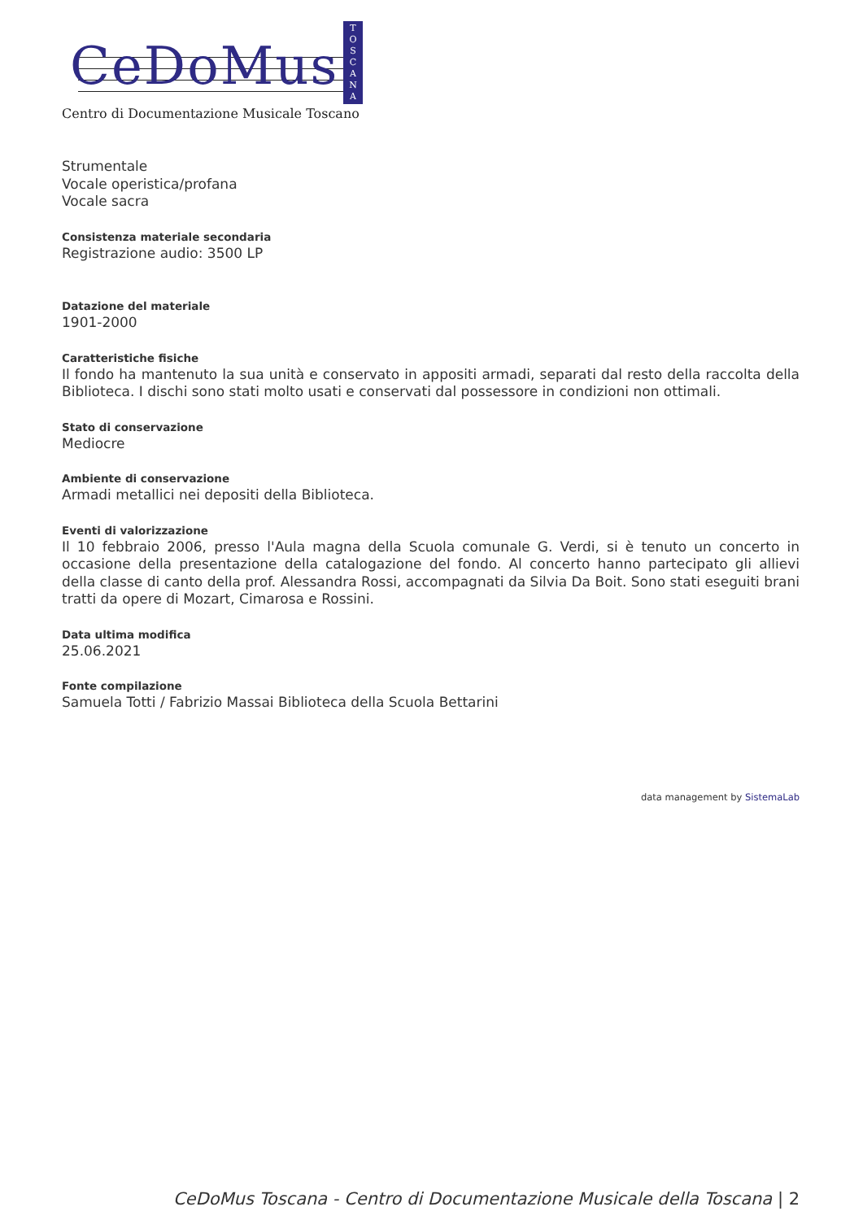CeDoMus
T
O
S
C
A
N
A
Centro di Documentazione Musicale Toscano
Strumentale
Vocale operistica/profana
Vocale sacra
Consistenza materiale secondaria
Registrazione audio: 3500 LP
Datazione del materiale
1901-2000
Caratteristiche fisiche
Il fondo ha mantenuto la sua unità e conservato in appositi armadi, separati dal resto della raccolta della Biblioteca. I dischi sono stati molto usati e conservati dal possessore in condizioni non ottimali.
Stato di conservazione
Mediocre
Ambiente di conservazione
Armadi metallici nei depositi della Biblioteca.
Eventi di valorizzazione
Il 10 febbraio 2006, presso l'Aula magna della Scuola comunale G. Verdi, si è tenuto un concerto in occasione della presentazione della catalogazione del fondo. Al concerto hanno partecipato gli allievi della classe di canto della prof. Alessandra Rossi, accompagnati da Silvia Da Boit. Sono stati eseguiti brani tratti da opere di Mozart, Cimarosa e Rossini.
Data ultima modifica
25.06.2021
Fonte compilazione
Samuela Totti / Fabrizio Massai Biblioteca della Scuola Bettarini
data management by SistemaLab
CeDoMus Toscana - Centro di Documentazione Musicale della Toscana | 2